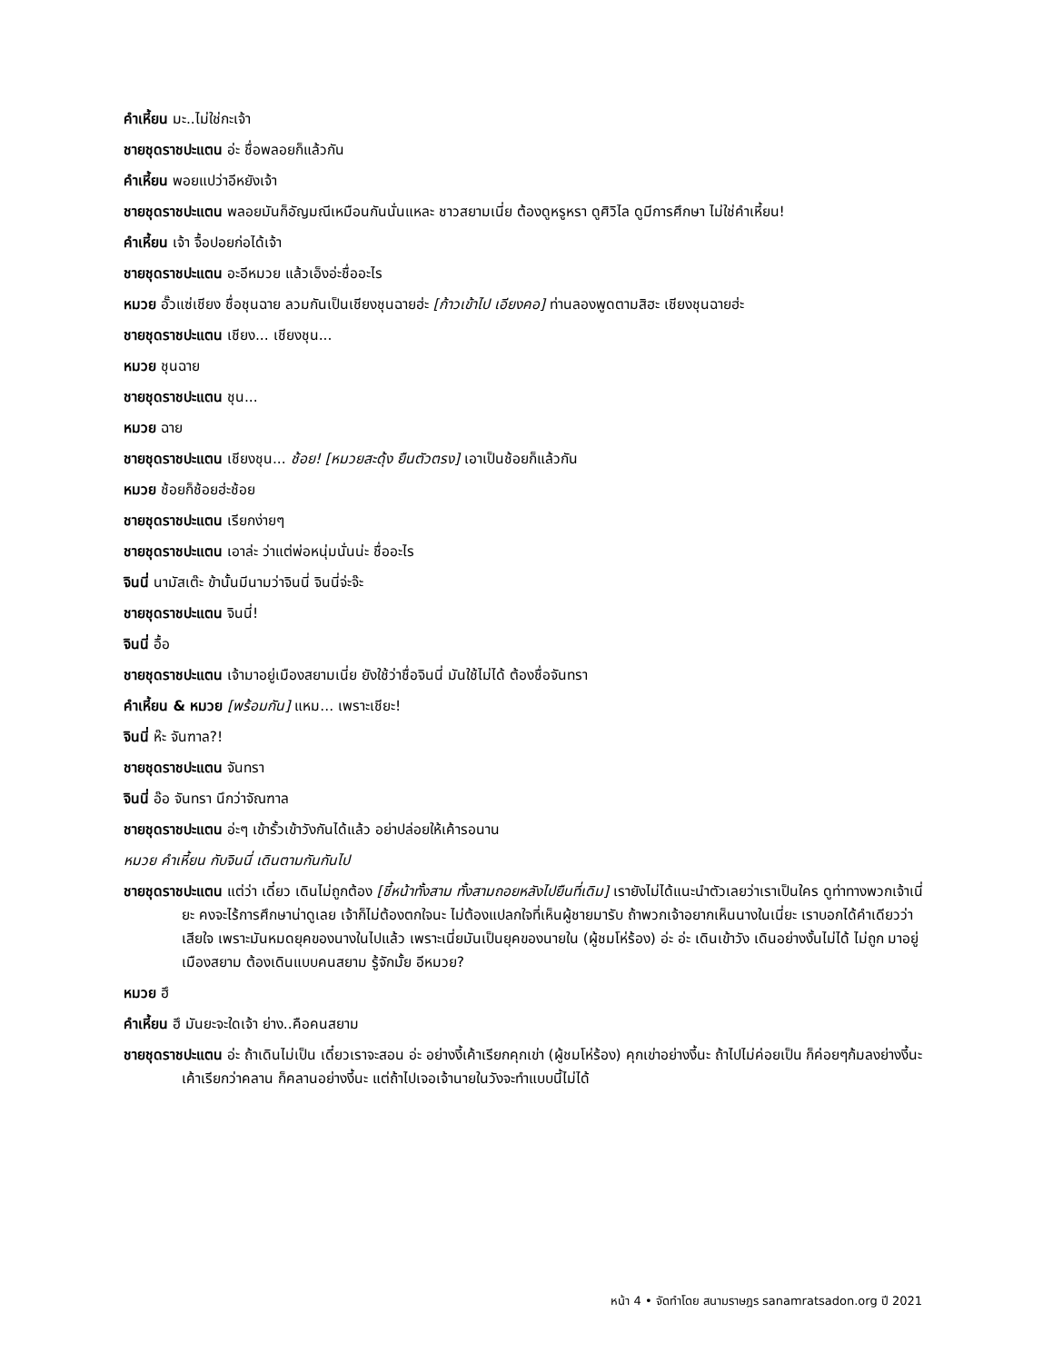คำเหี้ยน มะ..ไม่ใช่กะเจ้า
ชายชุดราชปะแตน อ่ะ ชื่อพลอยก็แล้วกัน
คำเหี้ยน พอยแปว่าอีหยังเจ้า
ชายชุดราชปะแตน พลอยมันก็อัญมณีเหมือนกันนั่นแหละ ชาวสยามเนี่ย ต้องดูหรูหรา ดูศิวิไล ดูมีการศึกษา ไม่ใช่คำเหี้ยน!
คำเหี้ยน เจ้า จื้อปอยก่อได้เจ้า
ชายชุดราชปะแตน อะอีหมวย แล้วเอ็งอ่ะชื่ออะไร
หมวย อั๊วแซ่เชียง ชื่อชุนฉาย ลวมกันเป็นเชียงชุนฉายฮ่ะ [ก้าวเข้าไป เอียงคอ] ท่านลองพูดตามสิฮะ เชียงชุนฉายฮ่ะ
ชายชุดราชปะแตน เชียง... เชียงชุน...
หมวย ชุนฉาย
ชายชุดราชปะแตน ชุน...
หมวย ฉาย
ชายชุดราชปะแตน เชียงชุน... ช้อย! [หมวยสะดุ้ง ยืนตัวตรง] เอาเป็นช้อยก็แล้วกัน
หมวย ช้อยก็ช้อยฮ่ะช้อย
ชายชุดราชปะแตน เรียกง่ายๆ
ชายชุดราชปะแตน เอาล่ะ ว่าแต่พ่อหนุ่มนั่นน่ะ ชื่ออะไร
จินนี่ นามัสเต๊ะ ข้านั้นมีนามว่าจินนี่ จินนี่จ่ะจ๊ะ
ชายชุดราชปะแตน จินนี่!
จินนี่ อื้อ
ชายชุดราชปะแตน เจ้ามาอยู่เมืองสยามเนี่ย ยังใช้ว่าชื่อจินนี่ มันใช้ไม่ได้ ต้องชื่อจันทรา
คำเหี้ยน & หมวย [พร้อมกัน] แหม... เพราะเชียะ!
จินนี่ ห๊ะ จันฑาล?!
ชายชุดราชปะแตน จันทรา
จินนี่ อ๊อ จันทรา นึกว่าจัณฑาล
ชายชุดราชปะแตน อ่ะๆ เข้ารั้วเข้าวังกันได้แล้ว อย่าปล่อยให้เค้ารอนาน
หมวย คำเหี้ยน กับจินนี่ เดินตามกันกันไป
ชายชุดราชปะแตน แต่ว่า เดี๋ยว เดินไม่ถูกต้อง [ชี้หน้าทั้งสาม ทั้งสามถอยหลังไปยืนที่เดิม] เรายังไม่ได้แนะนำตัวเลยว่าเราเป็นใคร ดูท่าทางพวกเจ้าเนี่ยะ คงจะไร้การศึกษาน่าดูเลย เจ้าก็ไม่ต้องตกใจนะ ไม่ต้องแปลกใจที่เห็นผู้ชายมารับ ถ้าพวกเจ้าอยากเห็นนางในเนี่ยะ เราบอกได้คำเดียวว่าเสียใจ เพราะมันหมดยุคของนางในไปแล้ว เพราะเนี่ยมันเป็นยุคของนายใน (ผู้ชมโห่ร้อง) อ่ะ อ่ะ เดินเข้าวัง เดินอย่างงั้นไม่ได้ ไม่ถูก มาอยู่เมืองสยาม ต้องเดินแบบคนสยาม รู้จักมั้ย อีหมวย?
หมวย ฮึ
คำเหี้ยน ฮึ มันยะจะใดเจ้า ย่าง..คือคนสยาม
ชายชุดราชปะแตน อ่ะ ถ้าเดินไม่เป็น เดี๋ยวเราจะสอน อ่ะ อย่างงี้เค้าเรียกคุกเข่า (ผู้ชมโห่ร้อง) คุกเข่าอย่างงี้นะ ถ้าไปไม่ค่อยเป็น ก็ค่อยๆก้มลงย่างงี้นะ เค้าเรียกว่าคลาน ก็คลานอย่างงี้นะ แต่ถ้าไปเจอเจ้านายในวังจะทำแบบนี้ไม่ได้
หน้า 4 • จัดทำโดย สนามราษฎร sanamratsadon.org ปี 2021